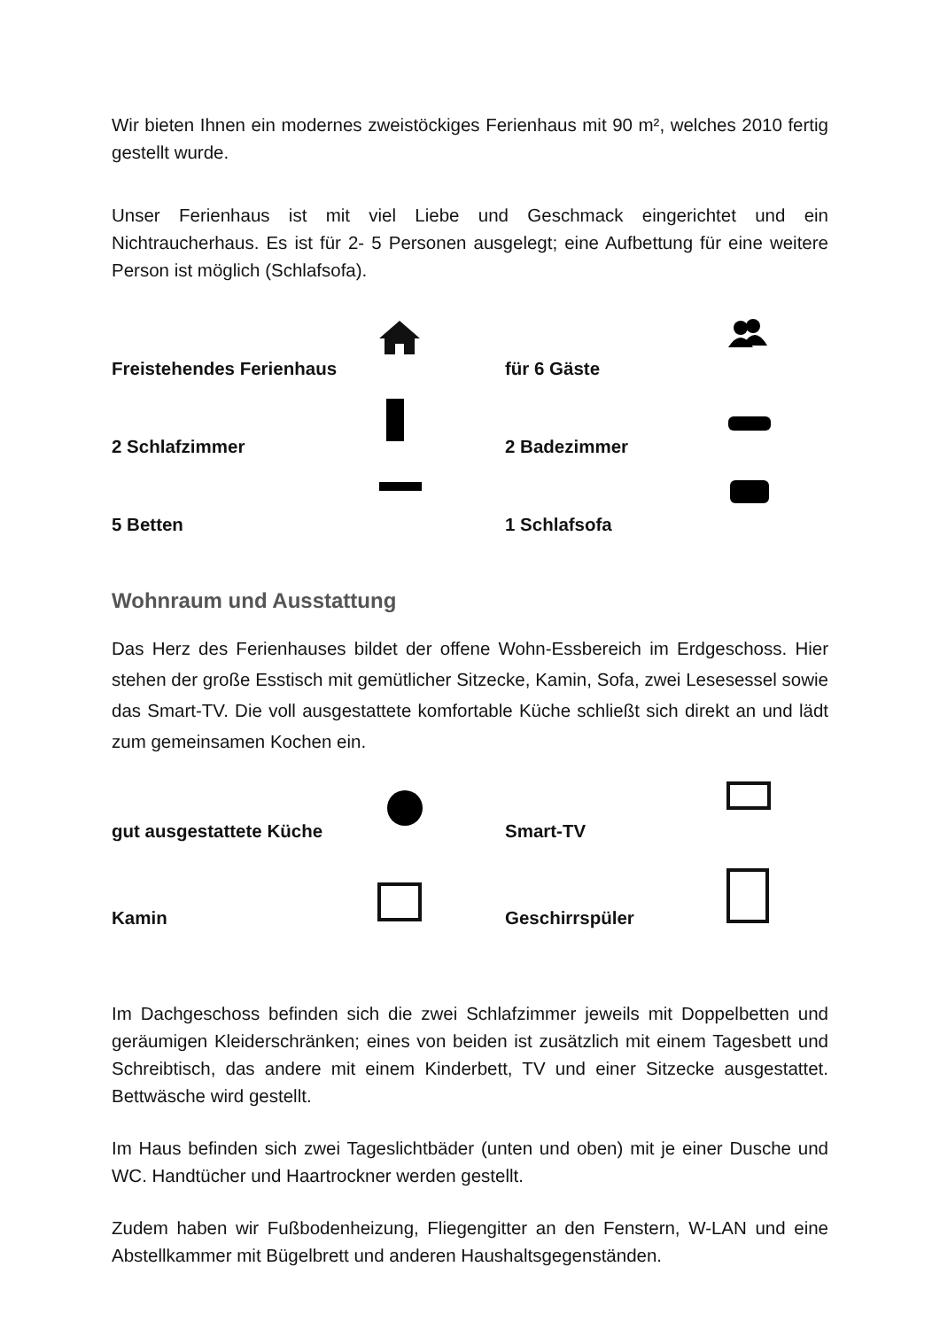Wir bieten Ihnen ein modernes zweistöckiges Ferienhaus mit 90 m², welches 2010 fertig gestellt wurde.
Unser Ferienhaus ist mit viel Liebe und Geschmack eingerichtet und ein Nichtraucherhaus. Es ist für 2- 5 Personen ausgelegt; eine Aufbettung für eine weitere Person ist möglich (Schlafsofa).
Freistehendes Ferienhaus
für 6 Gäste
2 Schlafzimmer
2 Badezimmer
5 Betten
1 Schlafsofa
Wohnraum und Ausstattung
Das Herz des Ferienhauses bildet der offene Wohn-Essbereich im Erdgeschoss. Hier stehen der große Esstisch mit gemütlicher Sitzecke, Kamin, Sofa, zwei Lesesessel sowie das Smart-TV. Die voll ausgestattete komfortable Küche schließt sich direkt an und lädt zum gemeinsamen Kochen ein.
gut ausgestattete Küche
Smart-TV
Kamin
Geschirrspüler
Im Dachgeschoss befinden sich die zwei Schlafzimmer jeweils mit Doppelbetten und geräumigen Kleiderschränken; eines von beiden ist zusätzlich mit einem Tagesbett und Schreibtisch, das andere mit einem Kinderbett, TV und einer Sitzecke ausgestattet. Bettwäsche wird gestellt.
Im Haus befinden sich zwei Tageslichtbäder (unten und oben) mit je einer Dusche und WC. Handtücher und Haartrockner werden gestellt.
Zudem haben wir Fußbodenheizung, Fliegengitter an den Fenstern, W-LAN und eine Abstellkammer mit Bügelbrett und anderen Haushaltsgegenständen.